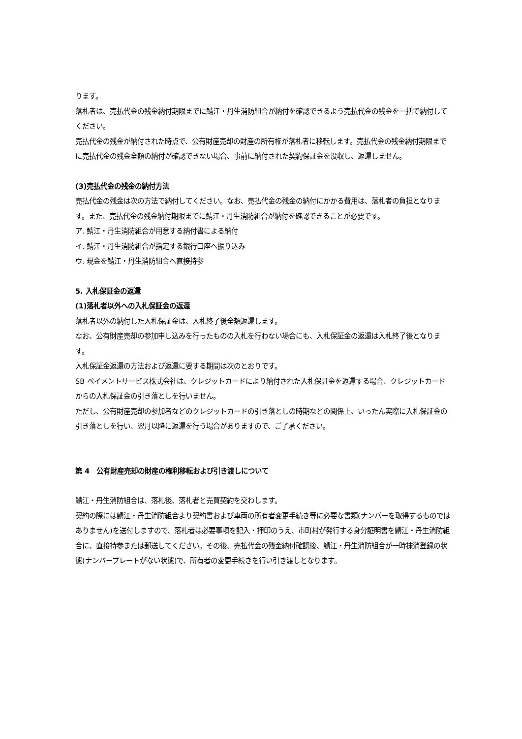ります。
落札者は、売払代金の残金納付期限までに鯖江・丹生消防組合が納付を確認できるよう売払代金の残金を一括で納付してください。
売払代金の残金が納付された時点で、公有財産売却の財産の所有権が落札者に移転します。売払代金の残金納付期限までに売払代金の残金全額の納付が確認できない場合、事前に納付された契約保証金を没収し、返還しません。
(3)売払代金の残金の納付方法
売払代金の残金は次の方法で納付してください。なお、売払代金の残金の納付にかかる費用は、落札者の負担となります。また、売払代金の残金納付期限までに鯖江・丹生消防組合が納付を確認できることが必要です。
ア. 鯖江・丹生消防組合が用意する納付書による納付
イ. 鯖江・丹生消防組合が指定する銀行口座へ振り込み
ウ. 現金を鯖江・丹生消防組合へ直接持参
5. 入札保証金の返還
(1)落札者以外への入札保証金の返還
落札者以外の納付した入札保証金は、入札終了後全額返還します。
なお、公有財産売却の参加申し込みを行ったものの入札を行わない場合にも、入札保証金の返還は入札終了後となります。
入札保証金返還の方法および返還に要する期間は次のとおりです。
SB ペイメントサービス株式会社は、クレジットカードにより納付された入札保証金を返還する場合、クレジットカードからの入札保証金の引き落としを行いません。
ただし、公有財産売却の参加者などのクレジットカードの引き落としの時期などの関係上、いったん実際に入札保証金の引き落としを行い、翌月以降に返還を行う場合がありますので、ご了承ください。
第 4　公有財産売却の財産の権利移転および引き渡しについて
鯖江・丹生消防組合は、落札後、落札者と売買契約を交わします。
契約の際には鯖江・丹生消防組合より契約書および車両の所有者変更手続き等に必要な書類(ナンバーを取得するものではありません)を送付しますので、落札者は必要事項を記入・押印のうえ、市町村が発行する身分証明書を鯖江・丹生消防組合に、直接持参または郵送してください。その後、売払代金の残金納付確認後、鯖江・丹生消防組合が一時抹消登録の状態(ナンバープレートがない状態)で、所有者の変更手続きを行い引き渡しとなります。